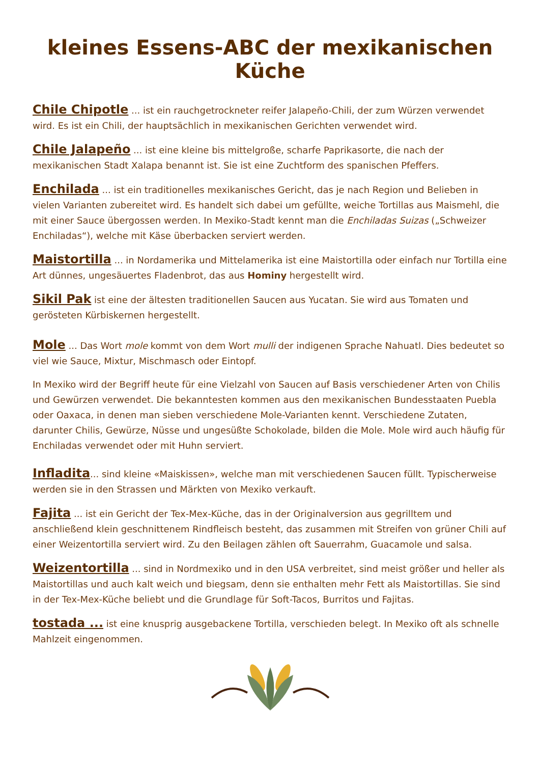kleines Essens-ABC der mexikanischen Küche
Chile Chipotle ... ist ein rauchgetrockneter reifer Jalapeño-Chili, der zum Würzen verwendet wird. Es ist ein Chili, der hauptsächlich in mexikanischen Gerichten verwendet wird.
Chile Jalapeño ... ist eine kleine bis mittelgroße, scharfe Paprikasorte, die nach der mexikanischen Stadt Xalapa benannt ist. Sie ist eine Zuchtform des spanischen Pfeffers.
Enchilada ... ist ein traditionelles mexikanisches Gericht, das je nach Region und Belieben in vielen Varianten zubereitet wird. Es handelt sich dabei um gefüllte, weiche Tortillas aus Maismehl, die mit einer Sauce übergossen werden. In Mexiko-Stadt kennt man die Enchiladas Suizas („Schweizer Enchiladas“), welche mit Käse überbacken serviert werden.
Maistortilla ... in Nordamerika und Mittelamerika ist eine Maistortilla oder einfach nur Tortilla eine Art dünnes, ungesäuertes Fladenbrot, das aus Hominy hergestellt wird.
Sikil Pak ist eine der ältesten traditionellen Saucen aus Yucatan. Sie wird aus Tomaten und gerösteten Kürbiskernen hergestellt.
Mole ... Das Wort mole kommt von dem Wort mulli der indigenen Sprache Nahuatl. Dies bedeutet so viel wie Sauce, Mixtur, Mischmasch oder Eintopf.
In Mexiko wird der Begriff heute für eine Vielzahl von Saucen auf Basis verschiedener Arten von Chilis und Gewürzen verwendet. Die bekanntesten kommen aus den mexikanischen Bundesstaaten Puebla oder Oaxaca, in denen man sieben verschiedene Mole-Varianten kennt. Verschiedene Zutaten, darunter Chilis, Gewürze, Nüsse und ungesüßte Schokolade, bilden die Mole. Mole wird auch häufig für Enchiladas verwendet oder mit Huhn serviert.
Infladita... sind kleine «Maiskissen», welche man mit verschiedenen Saucen füllt. Typischerweise werden sie in den Strassen und Märkten von Mexiko verkauft.
Fajita ... ist ein Gericht der Tex-Mex-Küche, das in der Originalversion aus gegrilltem und anschließend klein geschnittenem Rindfleisch besteht, das zusammen mit Streifen von grüner Chili auf einer Weizentortilla serviert wird. Zu den Beilagen zählen oft Sauerrahm, Guacamole und salsa.
Weizentortilla ... sind in Nordmexiko und in den USA verbreitet, sind meist größer und heller als Maistortillas und auch kalt weich und biegsam, denn sie enthalten mehr Fett als Maistortillas. Sie sind in der Tex-Mex-Küche beliebt und die Grundlage für Soft-Tacos, Burritos und Fajitas.
tostada ... ist eine knusprig ausgebackene Tortilla, verschieden belegt. In Mexiko oft als schnelle Mahlzeit eingenommen.